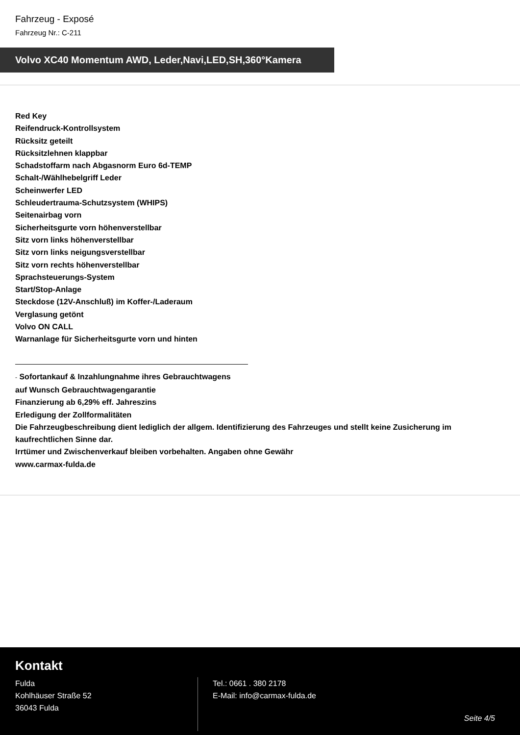Fahrzeug - Exposé
Fahrzeug Nr.: C-211
Volvo XC40 Momentum AWD, Leder,Navi,LED,SH,360°Kamera
Red Key
Reifendruck-Kontrollsystem
Rücksitz geteilt
Rücksitzlehnen klappbar
Schadstoffarm nach Abgasnorm Euro 6d-TEMP
Schalt-/Wählhebelgriff Leder
Scheinwerfer LED
Schleudertrauma-Schutzsystem (WHIPS)
Seitenairbag vorn
Sicherheitsgurte vorn höhenverstellbar
Sitz vorn links höhenverstellbar
Sitz vorn links neigungsverstellbar
Sitz vorn rechts höhenverstellbar
Sprachsteuerungs-System
Start/Stop-Anlage
Steckdose (12V-Anschluß) im Koffer-/Laderaum
Verglasung getönt
Volvo ON CALL
Warnanlage für Sicherheitsgurte vorn und hinten
- Sofortankauf & Inzahlungnahme ihres Gebrauchtwagens
auf Wunsch Gebrauchtwagengarantie
Finanzierung ab 6,29% eff. Jahreszins
Erledigung der Zollformalitäten
Die Fahrzeugbeschreibung dient lediglich der allgem. Identifizierung des Fahrzeuges und stellt keine Zusicherung im kaufrechtlichen Sinne dar.
Irrtümer und Zwischenverkauf bleiben vorbehalten. Angaben ohne Gewähr
www.carmax-fulda.de
Kontakt
Fulda
Kohlhäuser Straße 52
36043 Fulda
Tel.: 0661 . 380 2178
E-Mail: info@carmax-fulda.de
Seite 4/5